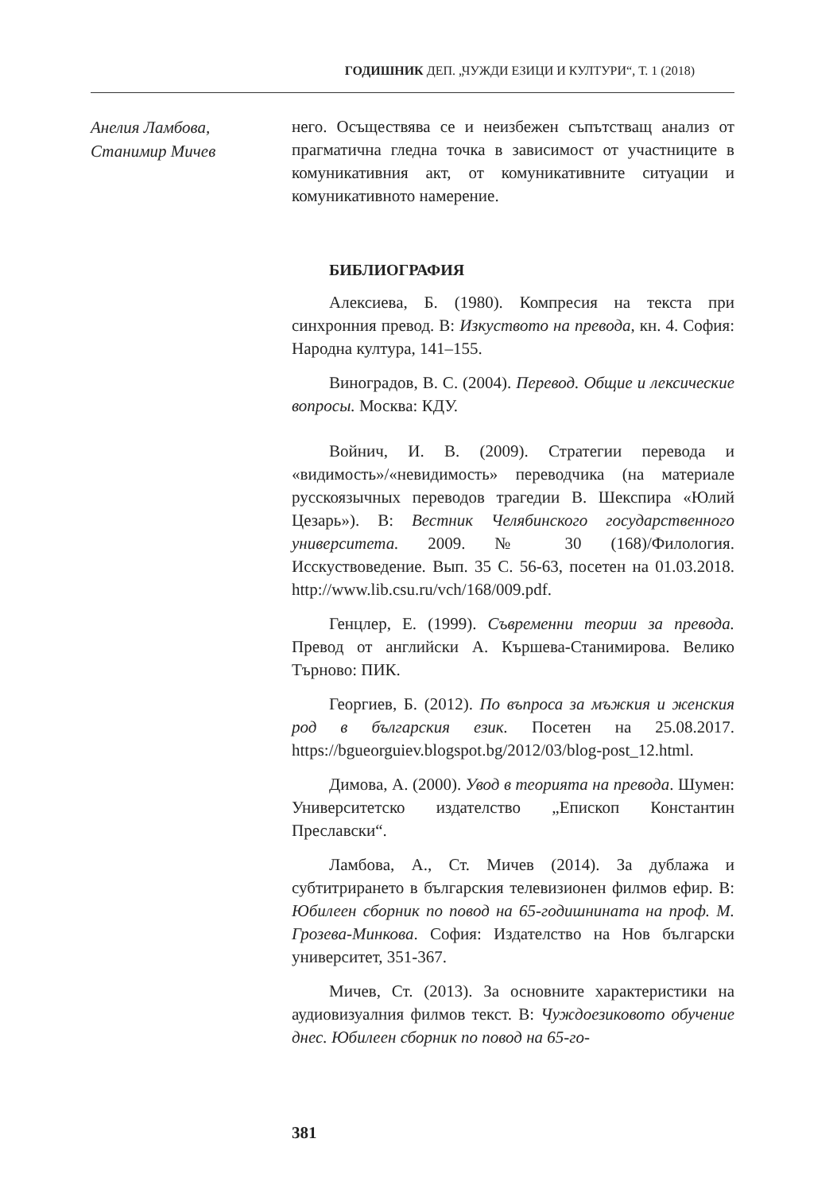ГОДИШНИК ДЕП. „ЧУЖДИ ЕЗИЦИ И КУЛТУРИ“, Т. 1 (2018)
Анелия Ламбова,
Станимир Мичев
него. Осъществява се и неизбежен съпътстващ анализ от прагматична гледна точка в зависимост от участниците в комуникативния акт, от комуникативните ситуации и комуникативното намерение.
БИБЛИОГРАФИЯ
Алексиева, Б. (1980). Компресия на текста при синхронния превод. В: Изкуството на превода, кн. 4. София: Народна култура, 141–155.
Виноградов, В. С. (2004). Перевод. Общие и лексические вопросы. Москва: КДУ.
Войнич, И. В. (2009). Стратегии перевода и «видимость»/«невидимость» переводчика (на материале русскоязычных переводов трагедии В. Шекспира «Юлий Цезарь»). В: Вестник Челябинского государственного университета. 2009. № 30 (168)/Филология. Исскуствоведение. Вып. 35 С. 56-63, посетен на 01.03.2018. http://www.lib.csu.ru/vch/168/009.pdf.
Генцлер, Е. (1999). Съвременни теории за превода. Превод от английски А. Кършева-Станимирова. Велико Търново: ПИК.
Георгиев, Б. (2012). По въпроса за мъжкия и женския род в българския език. Посетен на 25.08.2017. https://bgueorguiev.blogspot.bg/2012/03/blog-post_12.html.
Димова, А. (2000). Увод в теорията на превода. Шумен: Университетско издателство „Епископ Константин Преславски“.
Ламбова, А., Ст. Мичев (2014). За дублажа и субтитрирането в българския телевизионен филмов ефир. В: Юбилеен сборник по повод на 65-годишнината на проф. М. Грозева-Минкова. София: Издателство на Нов български университет, 351-367.
Мичев, Ст. (2013). За основните характеристики на аудиовизуалния филмов текст. В: Чуждоезиковото обучение днес. Юбилеен сборник по повод на 65-го-
381